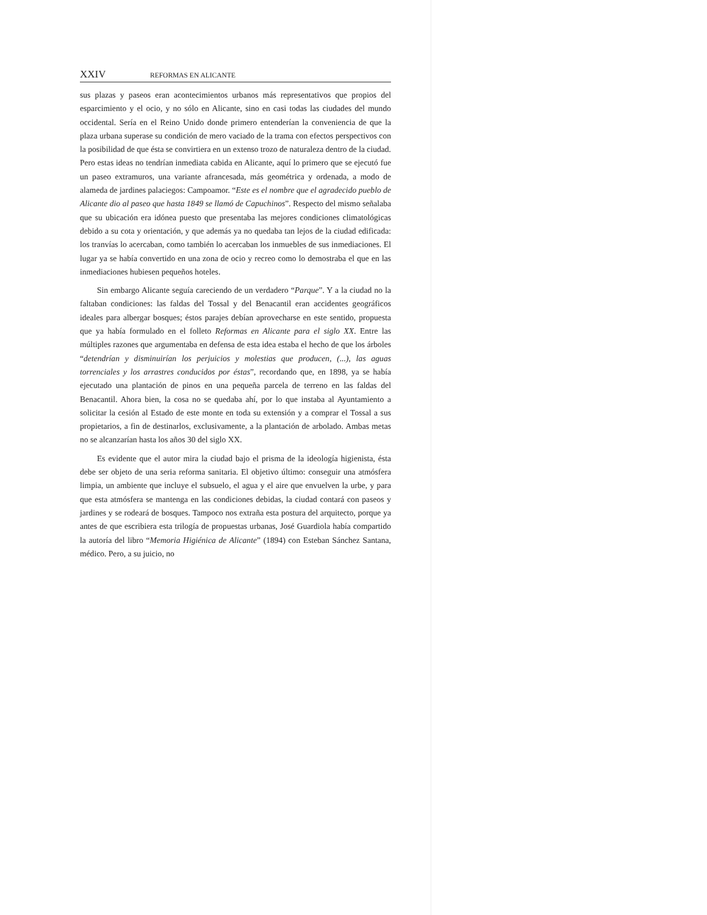XXIV REFORMAS EN ALICANTE
sus plazas y paseos eran acontecimientos urbanos más representativos que propios del esparcimiento y el ocio, y no sólo en Alicante, sino en casi todas las ciudades del mundo occidental. Sería en el Reino Unido donde primero entenderían la conveniencia de que la plaza urbana superase su condición de mero vaciado de la trama con efectos perspectivos con la posibilidad de que ésta se convirtiera en un extenso trozo de naturaleza dentro de la ciudad. Pero estas ideas no tendrían inmediata cabida en Alicante, aquí lo primero que se ejecutó fue un paseo extramuros, una variante afrancesada, más geométrica y ordenada, a modo de alameda de jardines palaciegos: Campoamor. “Este es el nombre que el agradecido pueblo de Alicante dio al paseo que hasta 1849 se llamó de Capuchinos”. Respecto del mismo señalaba que su ubicación era idónea puesto que presentaba las mejores condiciones climatológicas debido a su cota y orientación, y que además ya no quedaba tan lejos de la ciudad edificada: los tranvías lo acercaban, como también lo acercaban los inmuebles de sus inmediaciones. El lugar ya se había convertido en una zona de ocio y recreo como lo demostraba el que en las inmediaciones hubiesen pequeños hoteles.
Sin embargo Alicante seguía careciendo de un verdadero “Parque”. Y a la ciudad no la faltaban condiciones: las faldas del Tossal y del Benacantil eran accidentes geográficos ideales para albergar bosques; éstos parajes debían aprovecharse en este sentido, propuesta que ya había formulado en el folleto Reformas en Alicante para el siglo XX. Entre las múltiples razones que argumentaba en defensa de esta idea estaba el hecho de que los árboles “detendrían y disminuirían los perjuicios y molestias que producen, (...), las aguas torrenciales y los arrastres conducidos por éstas”, recordando que, en 1898, ya se había ejecutado una plantación de pinos en una pequeña parcela de terreno en las faldas del Benacantil. Ahora bien, la cosa no se quedaba ahí, por lo que instaba al Ayuntamiento a solicitar la cesión al Estado de este monte en toda su extensión y a comprar el Tossal a sus propietarios, a fin de destinarlos, exclusivamente, a la plantación de arbolado. Ambas metas no se alcanzarían hasta los años 30 del siglo XX.
Es evidente que el autor mira la ciudad bajo el prisma de la ideología higienista, ésta debe ser objeto de una seria reforma sanitaria. El objetivo último: conseguir una atmósfera limpia, un ambiente que incluye el subsuelo, el agua y el aire que envuelven la urbe, y para que esta atmósfera se mantenga en las condiciones debidas, la ciudad contará con paseos y jardines y se rodeará de bosques. Tampoco nos extraña esta postura del arquitecto, porque ya antes de que escribiera esta trilogía de propuestas urbanas, José Guardiola había compartido la autoría del libro “Memoria Higiénica de Alicante” (1894) con Esteban Sánchez Santana, médico. Pero, a su juicio, no